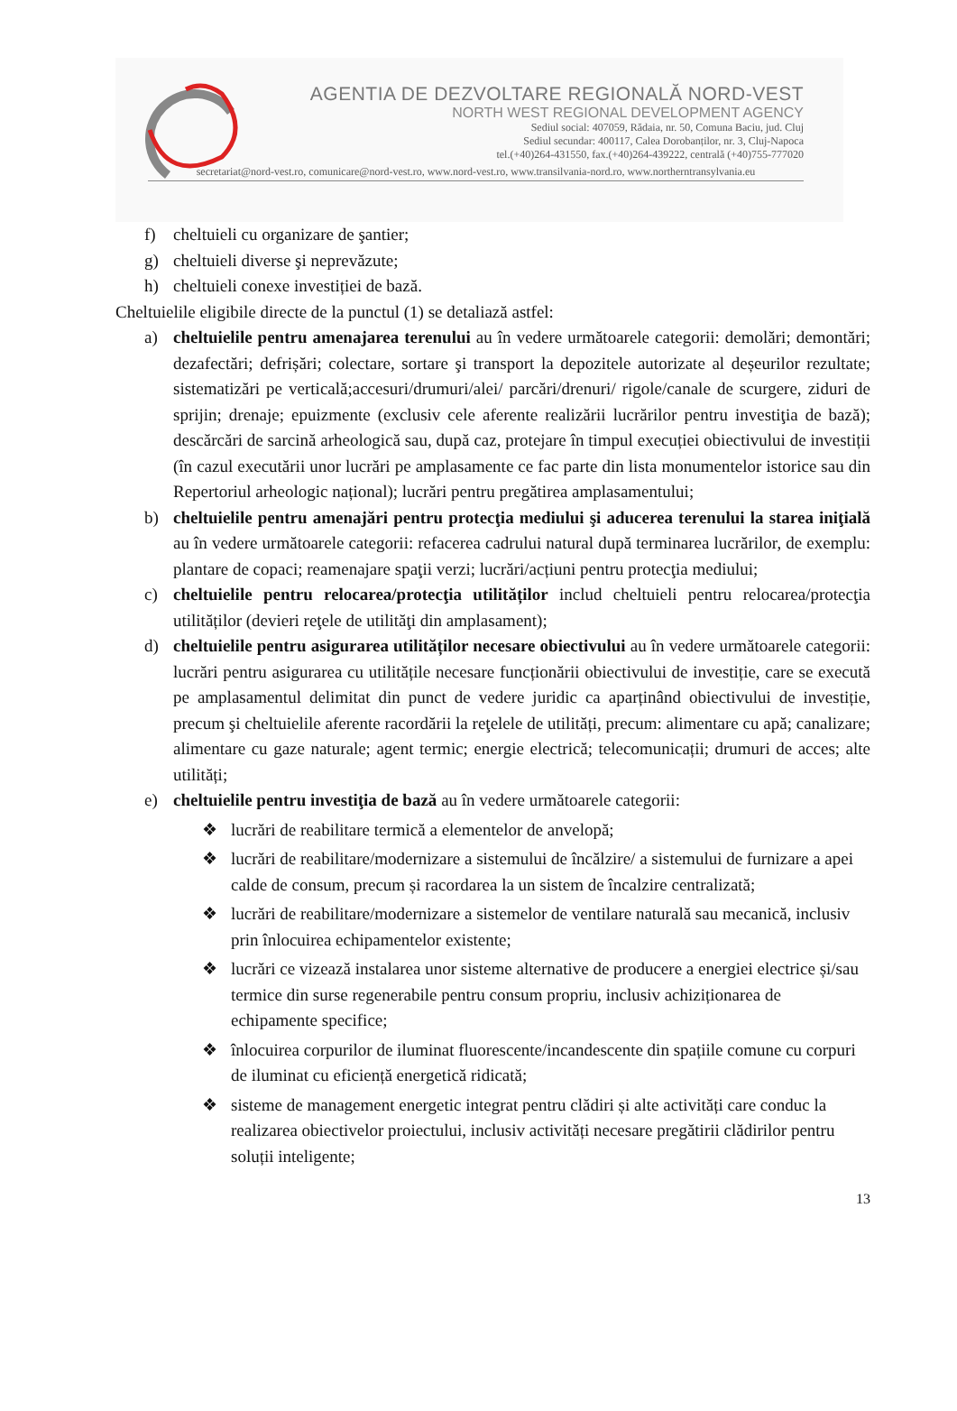AGENTIA DE DEZVOLTARE REGIONALĂ NORD-VEST
NORTH WEST REGIONAL DEVELOPMENT AGENCY
Sediul social: 407059, Rădaia, nr. 50, Comuna Baciu, jud. Cluj
Sediul secundar: 400117, Calea Dorobanților, nr. 3, Cluj-Napoca
tel.(+40)264-431550, fax.(+40)264-439222, centrală (+40)755-777020
secretariat@nord-vest.ro, comunicare@nord-vest.ro, www.nord-vest.ro, www.transilvania-nord.ro, www.northerntransylvania.eu
f) cheltuieli cu organizare de şantier;
g) cheltuieli diverse şi neprevăzute;
h) cheltuieli conexe investiției de bază.
Cheltuielile eligibile directe de la punctul (1) se detaliază astfel:
a) cheltuielile pentru amenajarea terenului au în vedere următoarele categorii: demolări; demontări; dezafectări; defrișări; colectare, sortare şi transport la depozitele autorizate al deșeurilor rezultate; sistematizări pe verticală;accesuri/drumuri/alei/ parcări/drenuri/ rigole/canale de scurgere, ziduri de sprijin; drenaje; epuizmente (exclusiv cele aferente realizării lucrărilor pentru investiţia de bază); descărcări de sarcină arheologică sau, după caz, protejare în timpul execuției obiectivului de investiții (în cazul executării unor lucrări pe amplasamente ce fac parte din lista monumentelor istorice sau din Repertoriul arheologic național); lucrări pentru pregătirea amplasamentului;
b) cheltuielile pentru amenajări pentru protecţia mediului şi aducerea terenului la starea iniţială au în vedere următoarele categorii: refacerea cadrului natural după terminarea lucrărilor, de exemplu: plantare de copaci; reamenajare spaţii verzi; lucrări/acțiuni pentru protecţia mediului;
c) cheltuielile pentru relocarea/protecţia utilităților includ cheltuieli pentru relocarea/protecţia utilităților (devieri reţele de utilităţi din amplasament);
d) cheltuielile pentru asigurarea utilităților necesare obiectivului au în vedere următoarele categorii: lucrări pentru asigurarea cu utilitățile necesare funcționării obiectivului de investiție, care se execută pe amplasamentul delimitat din punct de vedere juridic ca aparținând obiectivului de investiție, precum şi cheltuielile aferente racordării la reţelele de utilități, precum: alimentare cu apă; canalizare; alimentare cu gaze naturale; agent termic; energie electrică; telecomunicații; drumuri de acces; alte utilități;
e) cheltuielile pentru investiţia de bază au în vedere următoarele categorii:
❖ lucrări de reabilitare termică a elementelor de anvelopă;
❖ lucrări de reabilitare/modernizare a sistemului de încălzire/ a sistemului de furnizare a apei calde de consum, precum și racordarea la un sistem de încalzire centralizată;
❖ lucrări de reabilitare/modernizare a sistemelor de ventilare naturală sau mecanică, inclusiv prin înlocuirea echipamentelor existente;
❖ lucrări ce vizează instalarea unor sisteme alternative de producere a energiei electrice și/sau termice din surse regenerabile pentru consum propriu, inclusiv achiziționarea de echipamente specifice;
❖ înlocuirea corpurilor de iluminat fluorescente/incandescente din spațiile comune cu corpuri de iluminat cu eficiență energetică ridicată;
❖ sisteme de management energetic integrat pentru clădiri și alte activități care conduc la realizarea obiectivelor proiectului, inclusiv activități necesare pregătirii clădirilor pentru soluții inteligente;
13